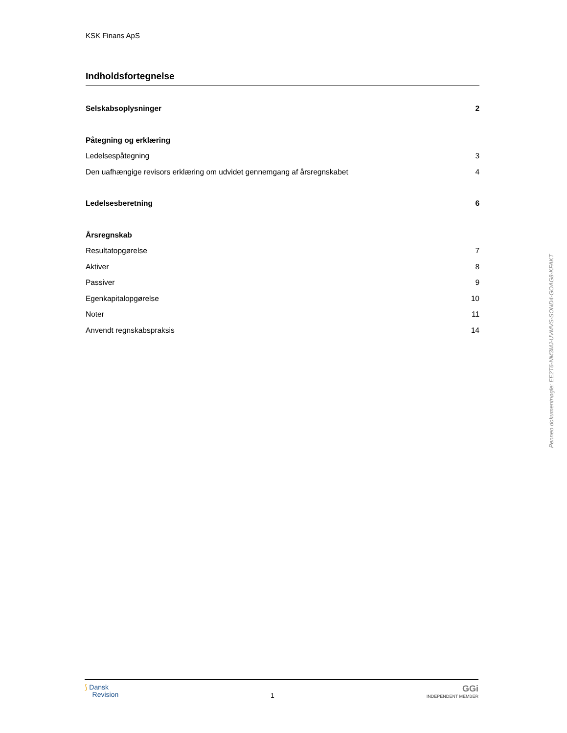KSK Finans ApS
Indholdsfortegnelse
Selskabsoplysninger 2
Påtegning og erklæring
Ledelsespåtegning 3
Den uafhængige revisors erklæring om udvidet gennemgang af årsregnskabet 4
Ledelsesberetning 6
Årsregnskab
Resultatopgørelse 7
Aktiver 8
Passiver 9
Egenkapitalopgørelse 10
Noter 11
Anvendt regnskabspraksis 14
⟆ Dansk
Revision
1
GGi
INDEPENDENT MEMBER
Penneo dokumentnøgle: EE2T6-NM3MJ-UVMVS-SOND4-GOAG8-KFAKT